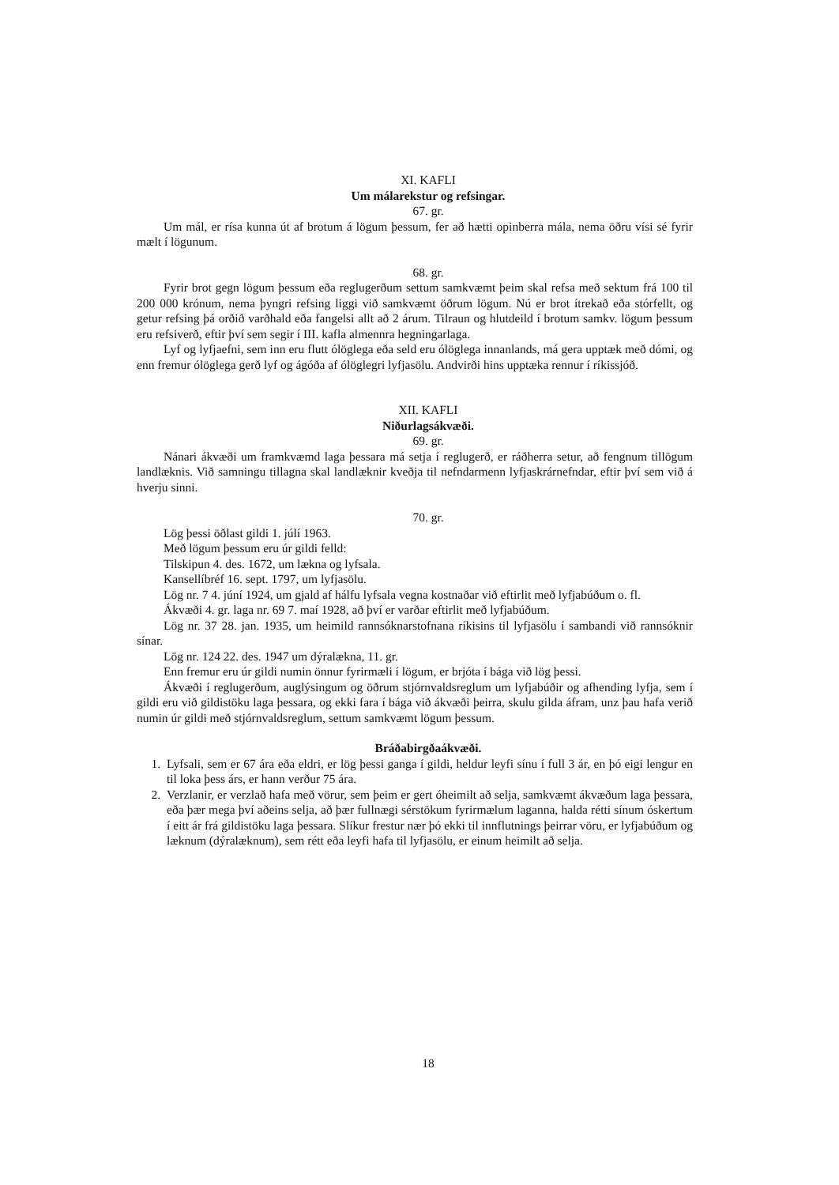XI. KAFLI
Um málarekstur og refsingar.
67. gr.
Um mál, er rísa kunna út af brotum á lögum þessum, fer að hætti opinberra mála, nema öðru vísi sé fyrir mælt í lögunum.
68. gr.
Fyrir brot gegn lögum þessum eða reglugerðum settum samkvæmt þeim skal refsa með sektum frá 100 til 200 000 krónum, nema þyngri refsing liggi við samkvæmt öðrum lögum. Nú er brot ítrekað eða stórfellt, og getur refsing þá orðið varðhald eða fangelsi allt að 2 árum. Tilraun og hlutdeild í brotum samkv. lögum þessum eru refsiverð, eftir því sem segir í III. kafla almennra hegningarlaga.
Lyf og lyfjaefni, sem inn eru flutt ólöglega eða seld eru ólöglega innanlands, má gera upptæk með dómi, og enn fremur ólöglega gerð lyf og ágóða af ólöglegri lyfjasölu. Andvirði hins upptæka rennur í ríkissjóð.
XII. KAFLI
Niðurlagsákvæði.
69. gr.
Nánari ákvæði um framkvæmd laga þessara má setja í reglugerð, er ráðherra setur, að fengnum tillögum landlæknis. Við samningu tillagna skal landlæknir kveðja til nefndarmenn lyfjaskrárnefndar, eftir því sem við á hverju sinni.
70. gr.
Lög þessi öðlast gildi 1. júlí 1963.
Með lögum þessum eru úr gildi felld:
Tilskipun 4. des. 1672, um lækna og lyfsala.
Kansellíbréf 16. sept. 1797, um lyfjasölu.
Lög nr. 7 4. júní 1924, um gjald af hálfu lyfsala vegna kostnaðar við eftirlit með lyfjabúðum o. fl.
Ákvæði 4. gr. laga nr. 69 7. maí 1928, að því er varðar eftirlit með lyfjabúðum.
Lög nr. 37 28. jan. 1935, um heimild rannsóknarstofnana ríkisins til lyfjasölu í sambandi við rannsóknir sínar.
Lög nr. 124 22. des. 1947 um dýralækna, 11. gr.
Enn fremur eru úr gildi numin önnur fyrirmæli í lögum, er brjóta í bága við lög þessi.
Ákvæði í reglugerðum, auglýsingum og öðrum stjórnvaldsreglum um lyfjabúðir og afhending lyfja, sem í gildi eru við gildistöku laga þessara, og ekki fara í bága við ákvæði þeirra, skulu gilda áfram, unz þau hafa verið numin úr gildi með stjórnvaldsreglum, settum samkvæmt lögum þessum.
Bráðabirgðaákvæði.
1. Lyfsali, sem er 67 ára eða eldri, er lög þessi ganga í gildi, heldur leyfi sínu í full 3 ár, en þó eigi lengur en til loka þess árs, er hann verður 75 ára.
2. Verzlanir, er verzlað hafa með vörur, sem þeim er gert óheimilt að selja, samkvæmt ákvæðum laga þessara, eða þær mega því aðeins selja, að þær fullnægi sérstökum fyrirmælum laganna, halda rétti sínum óskertum í eitt ár frá gildistöku laga þessara. Slíkur frestur nær þó ekki til innflutnings þeirrar vöru, er lyfjabúðum og læknum (dýralæknum), sem rétt eða leyfi hafa til lyfjasölu, er einum heimilt að selja.
18